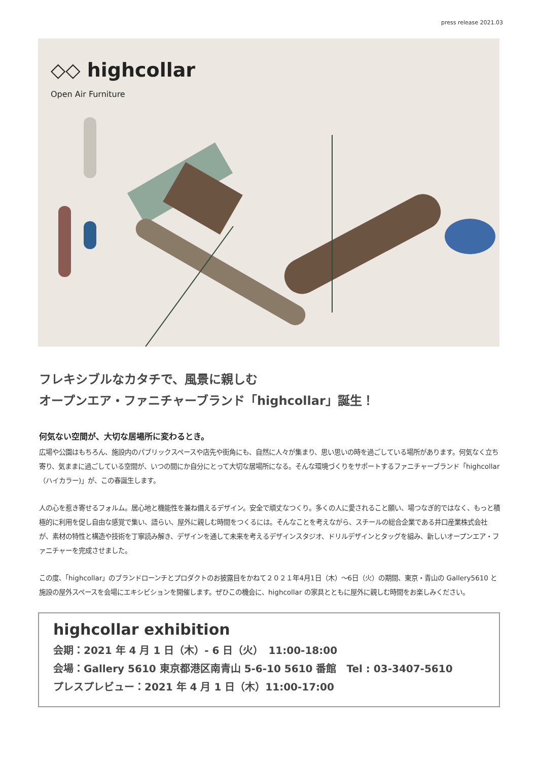press release 2021.03
◇◇ highcollar
Open Air Furniture
フレキシブルなカタチで、風景に親しむ
オープンエア・ファニチャーブランド「highcollar」誕生！
何気ない空間が、大切な居場所に変わるとき。
広場や公園はもちろん、施設内のパブリックスペースや店先や街角にも、自然に人々が集まり、思い思いの時を過ごしている場所があります。何気なく立ち寄り、気ままに過ごしている空間が、いつの間にか自分にとって大切な居場所になる。そんな環境づくりをサポートするファニチャーブランド「highcollar（ハイカラー)」が、この春誕生します。
人の心を惹き寄せるフォルム。居心地と機能性を兼ね備えるデザイン。安全で頑丈なつくり。多くの人に愛されること願い、場つなぎ的ではなく、もっと積極的に利用を促し自由な感覚で集い、語らい、屋外に親しむ時間をつくるには。そんなことを考えながら、スチールの総合企業である井口産業株式会社が、素材の特性と構造や技術を丁寧読み解き、デザインを通して未来を考えるデザインスタジオ、ドリルデザインとタッグを組み、新しいオープンエア・ファニチャーを完成させました。
この度、「highcollar」のブランドローンチとプロダクトのお披露目をかねて２０２１年4月1日（木）〜6日（火）の期間、東京・青山の Gallery5610 と施設の屋外スペースを会場にエキシビションを開催します。ぜひこの機会に、highcollar の家具とともに屋外に親しむ時間をお楽しみください。
highcollar exhibition
会期：2021 年 4 月 1 日（木）- 6 日（火）　11:00-18:00
会場：Gallery 5610 東京都港区南青山 5-6-10 5610 番館　Tel : 03-3407-5610
プレスプレビュー：2021 年 4 月 1 日（木）11:00-17:00